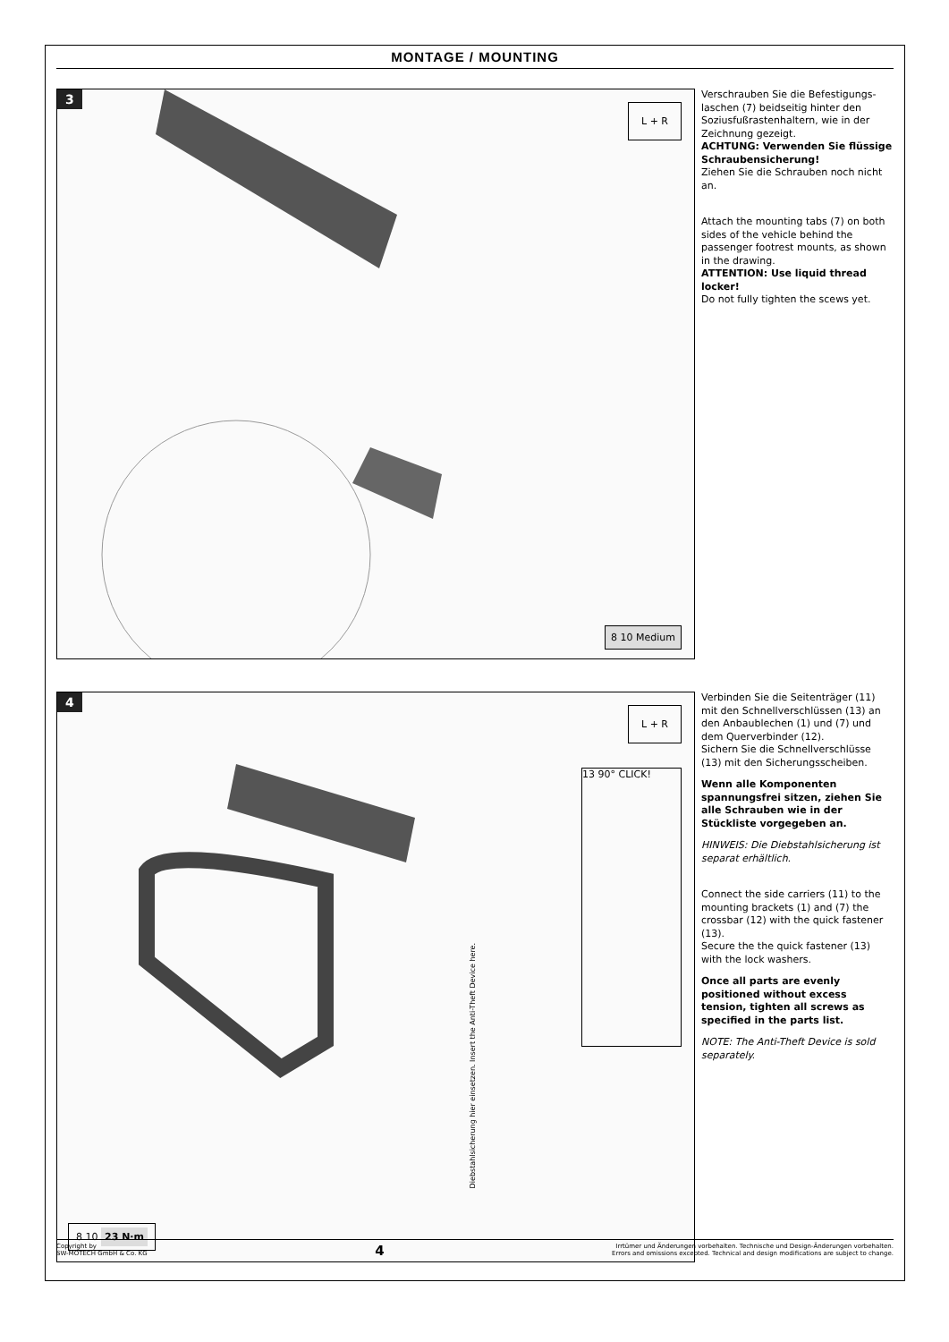MONTAGE / MOUNTING
3
L + R
8 10 Medium
Verschrauben Sie die Befestigungs-laschen (7) beidseitig hinter den Soziusfußrastenhaltern, wie in der Zeichnung gezeigt.
ACHTUNG: Verwenden Sie flüssige Schraubensicherung!
Ziehen Sie die Schrauben noch nicht an.
Attach the mounting tabs (7) on both sides of the vehicle behind the passenger footrest mounts, as shown in the drawing.
ATTENTION: Use liquid thread locker!
Do not fully tighten the scews yet.
4
L + R
13 90° CLICK!
Diebstahlsicherung hier einsetzen. Insert the Anti-Theft Device here.
8 10 23 N·m
Verbinden Sie die Seitenträger (11) mit den Schnellverschlüssen (13) an den Anbaublechen (1) und (7) und dem Querverbinder (12).
Sichern Sie die Schnellverschlüsse (13) mit den Sicherungsscheiben.
Wenn alle Komponenten spannungsfrei sitzen, ziehen Sie alle Schrauben wie in der Stückliste vorgegeben an.
HINWEIS: Die Diebstahlsicherung ist separat erhältlich.
Connect the side carriers (11) to the mounting brackets (1) and (7) the crossbar (12) with the quick fastener (13).
Secure the the quick fastener (13) with the lock washers.
Once all parts are evenly positioned without excess tension, tighten all screws as specified in the parts list.
NOTE: The Anti-Theft Device is sold separately.
Copyright by
SW-MOTECH GmbH & Co. KG
4
Irrtümer und Änderungen vorbehalten. Technische und Design-Änderungen vorbehalten.
Errors and omissions excepted. Technical and design modifications are subject to change.